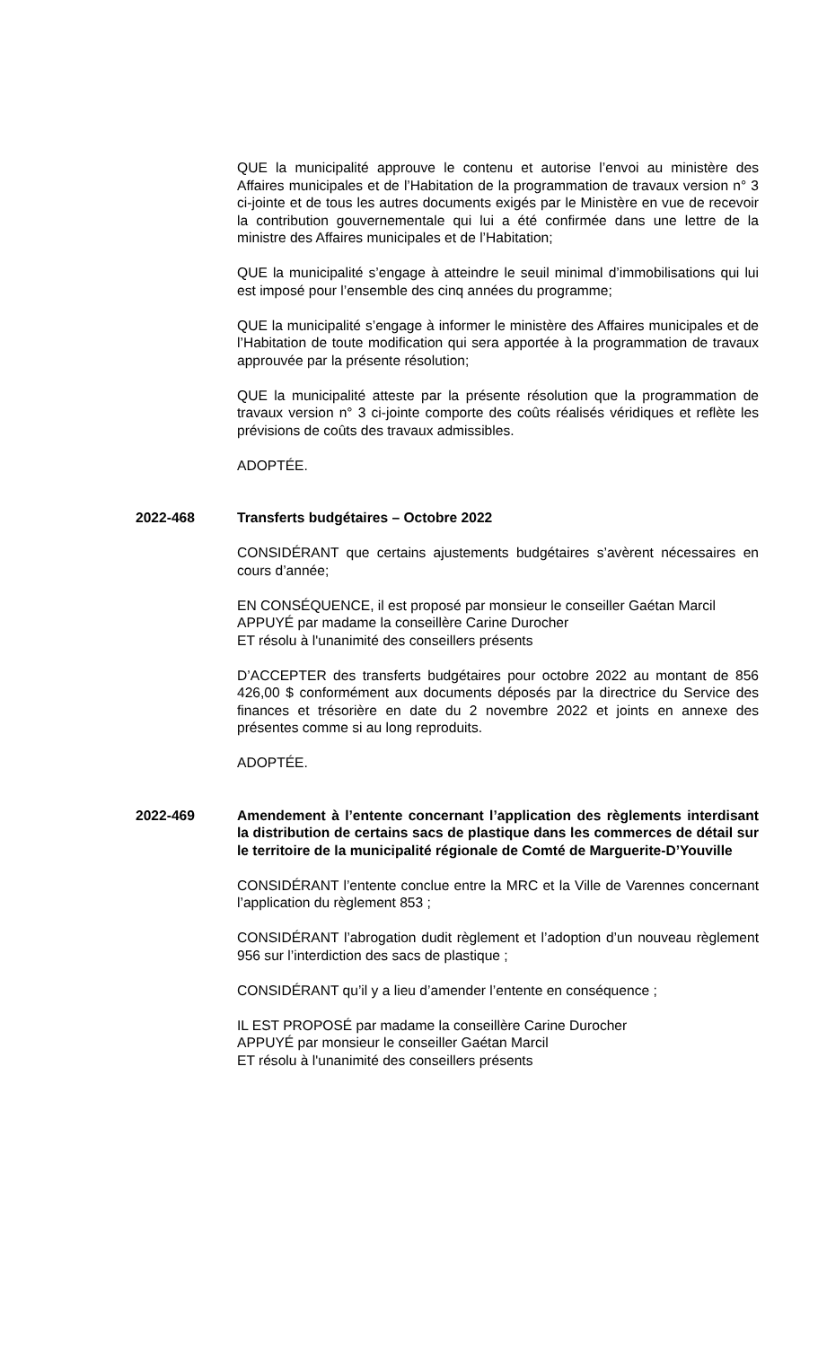QUE la municipalité approuve le contenu et autorise l’envoi au ministère des Affaires municipales et de l’Habitation de la programmation de travaux version n° 3 ci-jointe et de tous les autres documents exigés par le Ministère en vue de recevoir la contribution gouvernementale qui lui a été confirmée dans une lettre de la ministre des Affaires municipales et de l’Habitation;
QUE la municipalité s’engage à atteindre le seuil minimal d’immobilisations qui lui est imposé pour l’ensemble des cinq années du programme;
QUE la municipalité s’engage à informer le ministère des Affaires municipales et de l’Habitation de toute modification qui sera apportée à la programmation de travaux approuvée par la présente résolution;
QUE la municipalité atteste par la présente résolution que la programmation de travaux version n° 3 ci-jointe comporte des coûts réalisés véridiques et reflète les prévisions de coûts des travaux admissibles.
ADOPTÉE.
2022-468
Transferts budgétaires – Octobre 2022
CONSIDÉRANT que certains ajustements budgétaires s’avèrent nécessaires en cours d’année;
EN CONSÉQUENCE, il est proposé par monsieur le conseiller Gaétan Marcil
APPUYÉ par madame la conseillère Carine Durocher
ET résolu à l'unanimité des conseillers présents
D’ACCEPTER des transferts budgétaires pour octobre 2022 au montant de 856 426,00 $ conformément aux documents déposés par la directrice du Service des finances et trésorière en date du 2 novembre 2022 et joints en annexe des présentes comme si au long reproduits.
ADOPTÉE.
2022-469
Amendement à l’entente concernant l’application des règlements interdisant la distribution de certains sacs de plastique dans les commerces de détail sur le territoire de la municipalité régionale de Comté de Marguerite-D’Youville
CONSIDÉRANT l’entente conclue entre la MRC et la Ville de Varennes concernant l’application du règlement 853 ;
CONSIDÉRANT l’abrogation dudit règlement et l’adoption d’un nouveau règlement 956 sur l’interdiction des sacs de plastique ;
CONSIDÉRANT qu’il y a lieu d’amender l’entente en conséquence ;
IL EST PROPOSÉ par madame la conseillère Carine Durocher
APPUYÉ par monsieur le conseiller Gaétan Marcil
ET résolu à l'unanimité des conseillers présents